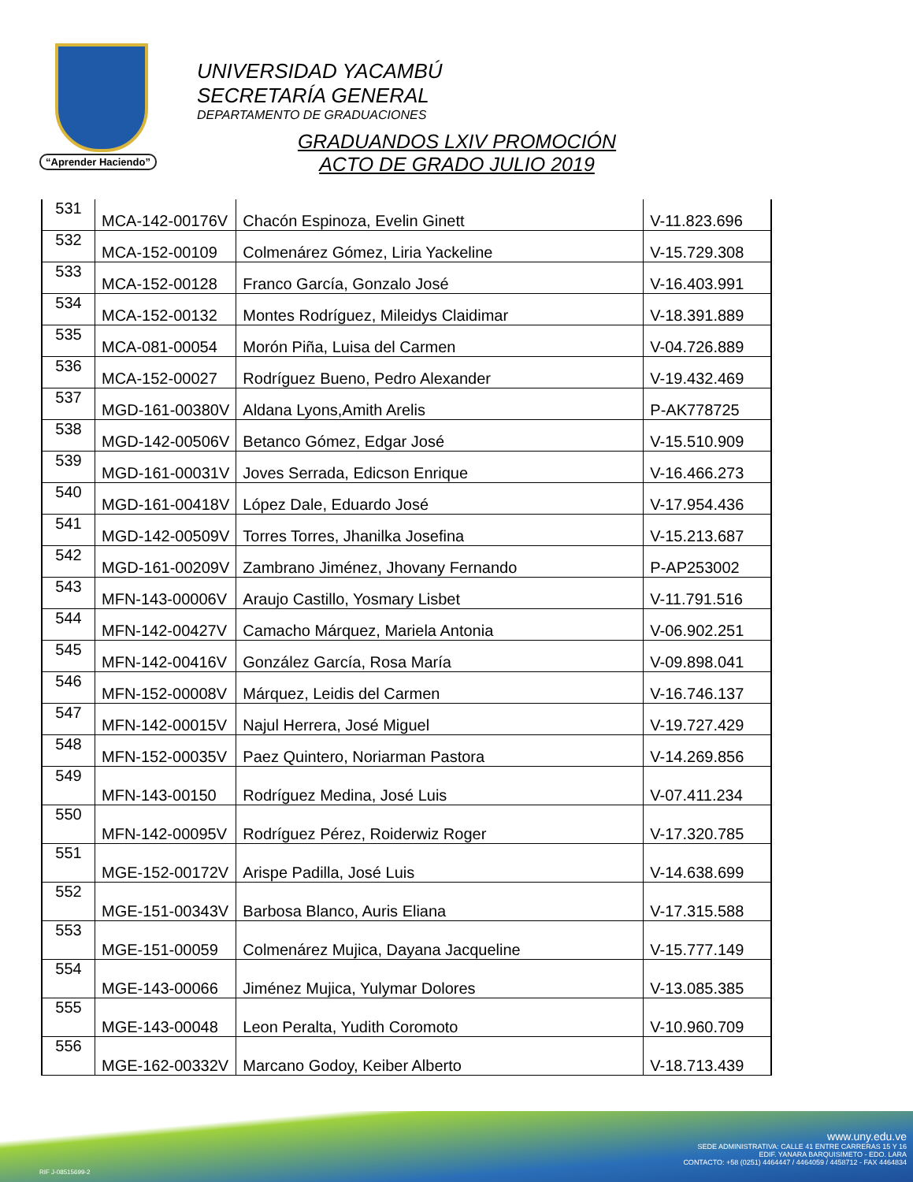“Aprender Haciendo”
UNIVERSIDAD YACAMBÚ
SECRETARÍA GENERAL
DEPARTAMENTO DE GRADUACIONES
GRADUANDOS LXIV PROMOCIÓN
ACTO DE GRADO JULIO 2019
| 531 | MCA-142-00176V | Chacón Espinoza, Evelin Ginett | V-11.823.696 |
| 532 | MCA-152-00109 | Colmenárez Gómez, Liria Yackeline | V-15.729.308 |
| 533 | MCA-152-00128 | Franco García, Gonzalo José | V-16.403.991 |
| 534 | MCA-152-00132 | Montes Rodríguez, Mileidys Claidimar | V-18.391.889 |
| 535 | MCA-081-00054 | Morón Piña, Luisa del Carmen | V-04.726.889 |
| 536 | MCA-152-00027 | Rodríguez Bueno, Pedro Alexander | V-19.432.469 |
| 537 | MGD-161-00380V | Aldana Lyons,Amith Arelis | P-AK778725 |
| 538 | MGD-142-00506V | Betanco Gómez, Edgar José | V-15.510.909 |
| 539 | MGD-161-00031V | Joves Serrada, Edicson Enrique | V-16.466.273 |
| 540 | MGD-161-00418V | López Dale, Eduardo José | V-17.954.436 |
| 541 | MGD-142-00509V | Torres Torres, Jhanilka Josefina | V-15.213.687 |
| 542 | MGD-161-00209V | Zambrano Jiménez, Jhovany Fernando | P-AP253002 |
| 543 | MFN-143-00006V | Araujo Castillo, Yosmary Lisbet | V-11.791.516 |
| 544 | MFN-142-00427V | Camacho Márquez, Mariela Antonia | V-06.902.251 |
| 545 | MFN-142-00416V | González García, Rosa María | V-09.898.041 |
| 546 | MFN-152-00008V | Márquez, Leidis del Carmen | V-16.746.137 |
| 547 | MFN-142-00015V | Najul Herrera, José Miguel | V-19.727.429 |
| 548 | MFN-152-00035V | Paez Quintero, Noriarman Pastora | V-14.269.856 |
| 549 | MFN-143-00150 | Rodríguez Medina, José Luis | V-07.411.234 |
| 550 | MFN-142-00095V | Rodríguez Pérez, Roiderwiz Roger | V-17.320.785 |
| 551 | MGE-152-00172V | Arispe Padilla, José Luis | V-14.638.699 |
| 552 | MGE-151-00343V | Barbosa Blanco, Auris Eliana | V-17.315.588 |
| 553 | MGE-151-00059 | Colmenárez Mujica, Dayana Jacqueline | V-15.777.149 |
| 554 | MGE-143-00066 | Jiménez Mujica, Yulymar Dolores | V-13.085.385 |
| 555 | MGE-143-00048 | Leon Peralta, Yudith Coromoto | V-10.960.709 |
| 556 | MGE-162-00332V | Marcano Godoy, Keiber Alberto | V-18.713.439 |
www.uny.edu.ve
SEDE ADMINISTRATIVA: CALLE 41 ENTRE CARRERAS 15 Y 16
EDIF. YANARA BARQUISIMETO - EDO. LARA
CONTACTO: +58 (0251) 4464447 / 4464059 / 4458712 - FAX 4464834
RIF J-08515699-2